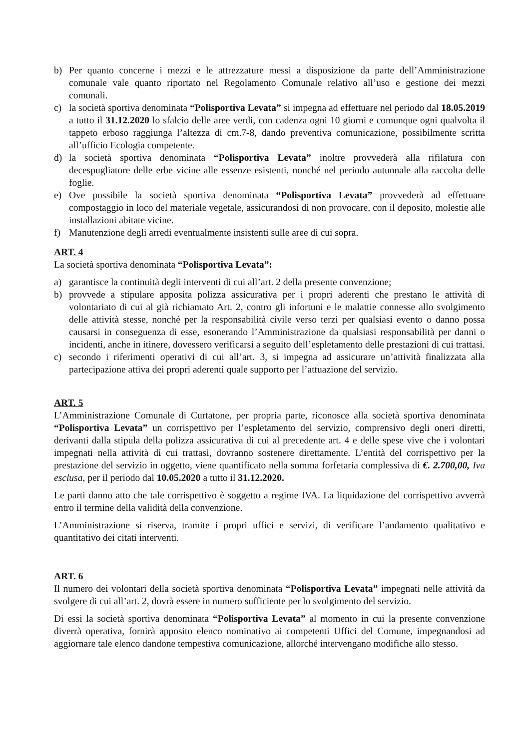b) Per quanto concerne i mezzi e le attrezzature messi a disposizione da parte dell’Amministrazione comunale vale quanto riportato nel Regolamento Comunale relativo all’uso e gestione dei mezzi comunali.
c) la società sportiva denominata “Polisportiva Levata” si impegna ad effettuare nel periodo dal 18.05.2019 a tutto il 31.12.2020 lo sfalcio delle aree verdi, con cadenza ogni 10 giorni e comunque ogni qualvolta il tappeto erboso raggiunga l’altezza di cm.7-8, dando preventiva comunicazione, possibilmente scritta all’ufficio Ecologia competente.
d) la società sportiva denominata “Polisportiva Levata” inoltre provvederà alla rifilatura con decespugliatore delle erbe vicine alle essenze esistenti, nonché nel periodo autunnale alla raccolta delle foglie.
e) Ove possibile la società sportiva denominata “Polisportiva Levata” provvederà ad effettuare compostaggio in loco del materiale vegetale, assicurandosi di non provocare, con il deposito, molestie alle installazioni abitate vicine.
f) Manutenzione degli arredi eventualmente insistenti sulle aree di cui sopra.
ART. 4
La società sportiva denominata “Polisportiva Levata”:
a) garantisce la continuità degli interventi di cui all’art. 2 della presente convenzione;
b) provvede a stipulare apposita polizza assicurativa per i propri aderenti che prestano le attività di volontariato di cui al già richiamato Art. 2, contro gli infortuni e le malattie connesse allo svolgimento delle attività stesse, nonché per la responsabilità civile verso terzi per qualsiasi evento o danno possa causarsi in conseguenza di esse, esonerando l’Amministrazione da qualsiasi responsabilità per danni o incidenti, anche in itinere, dovessero verificarsi a seguito dell’espletamento delle prestazioni di cui trattasi.
c) secondo i riferimenti operativi di cui all’art. 3, si impegna ad assicurare un’attività finalizzata alla partecipazione attiva dei propri aderenti quale supporto per l’attuazione del servizio.
ART. 5
L’Amministrazione Comunale di Curtatone, per propria parte, riconosce alla società sportiva denominata “Polisportiva Levata” un corrispettivo per l’espletamento del servizio, comprensivo degli oneri diretti, derivanti dalla stipula della polizza assicurativa di cui al precedente art. 4 e delle spese vive che i volontari impegnati nella attività di cui trattasi, dovranno sostenere direttamente. L’entità del corrispettivo per la prestazione del servizio in oggetto, viene quantificato nella somma forfetaria complessiva di €. 2.700,00, Iva esclusa, per il periodo dal 10.05.2020 a tutto il 31.12.2020.
Le parti danno atto che tale corrispettivo è soggetto a regime IVA. La liquidazione del corrispettivo avverrà entro il termine della validità della convenzione.
L’Amministrazione si riserva, tramite i propri uffici e servizi, di verificare l’andamento qualitativo e quantitativo dei citati interventi.
ART. 6
Il numero dei volontari della società sportiva denominata “Polisportiva Levata” impegnati nelle attività da svolgere di cui all’art. 2, dovrà essere in numero sufficiente per lo svolgimento del servizio.
Di essi la società sportiva denominata “Polisportiva Levata” al momento in cui la presente convenzione diverrà operativa, fornirà apposito elenco nominativo ai competenti Uffici del Comune, impegnandosi ad aggiornare tale elenco dandone tempestiva comunicazione, allorché intervengano modifiche allo stesso.